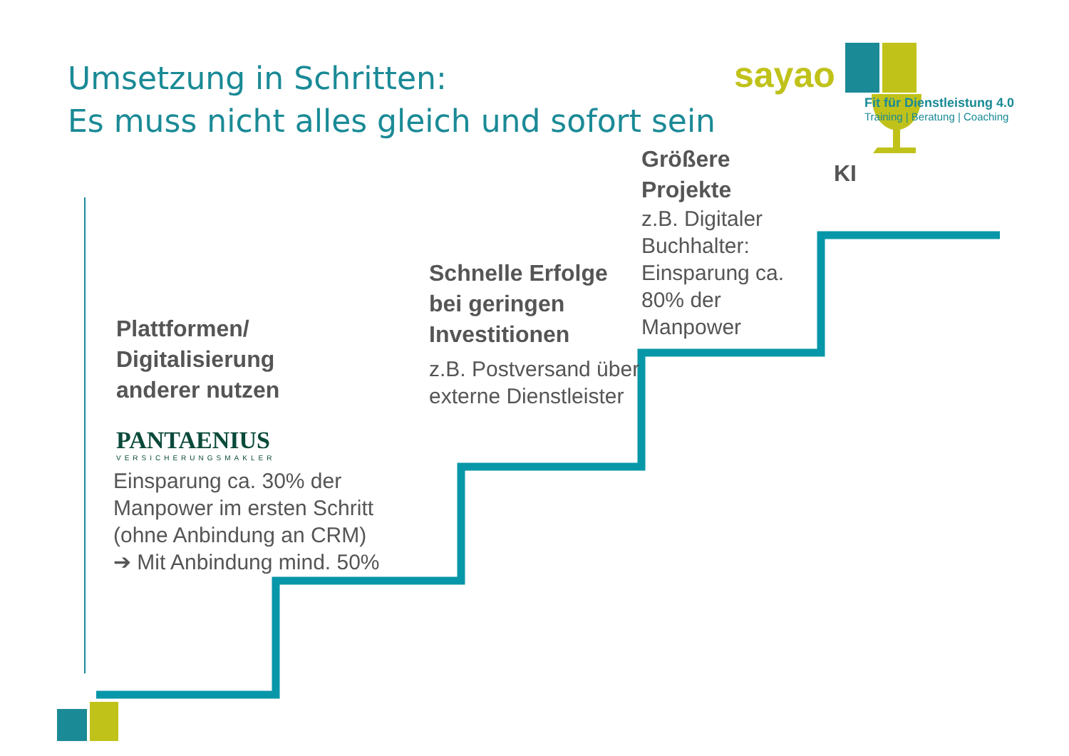Umsetzung in Schritten:
Es muss nicht alles gleich und sofort sein
sayao
Fit für Dienstleistung 4.0
Training | Beratung | Coaching
Plattformen/
Digitalisierung
anderer nutzen
PANTAENIUS
VERSICHERUNGSMAKLER
Einsparung ca. 30% der Manpower im ersten Schritt (ohne Anbindung an CRM)
➔ Mit Anbindung mind. 50%
Schnelle Erfolge bei geringen Investitionen
z.B. Postversand über externe Dienstleister
Größere Projekte
z.B. Digitaler Buchhalter: Einsparung ca. 80% der Manpower
KI